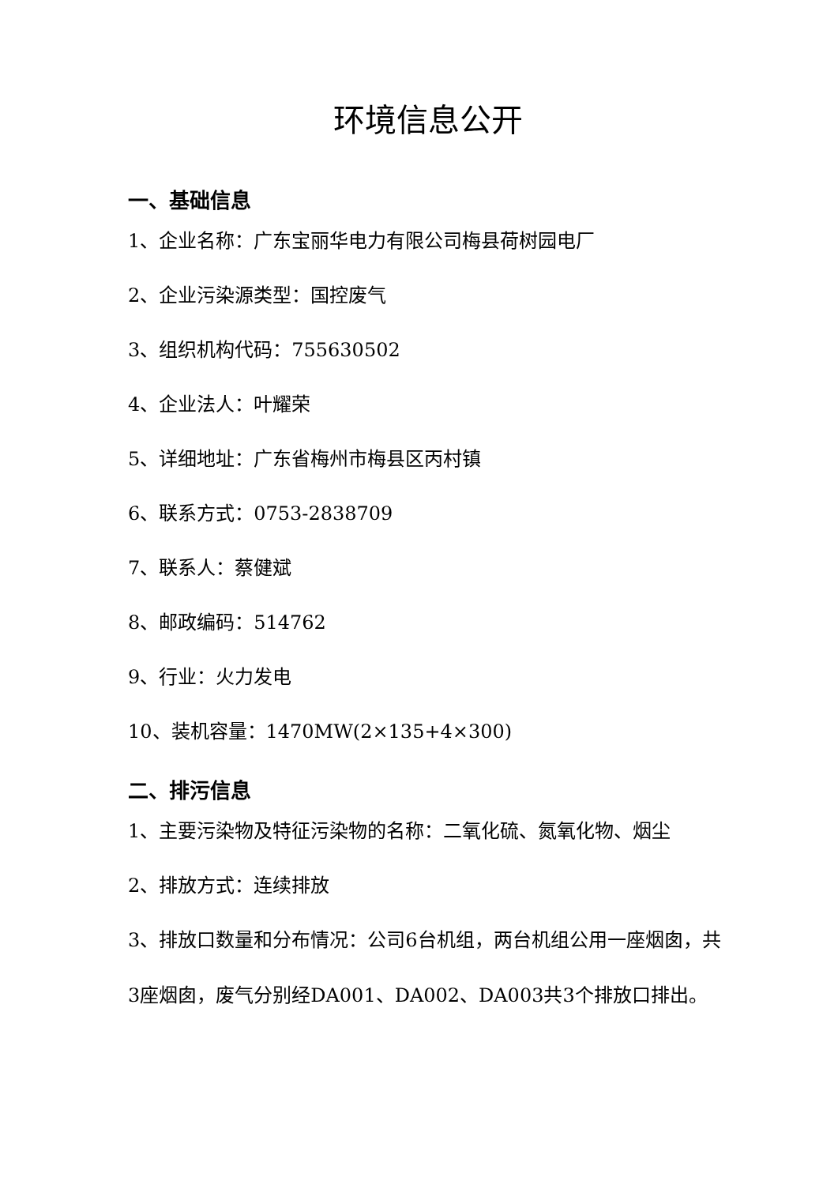环境信息公开
一、基础信息
1、企业名称：广东宝丽华电力有限公司梅县荷树园电厂
2、企业污染源类型：国控废气
3、组织机构代码：755630502
4、企业法人：叶耀荣
5、详细地址：广东省梅州市梅县区丙村镇
6、联系方式：0753-2838709
7、联系人：蔡健斌
8、邮政编码：514762
9、行业：火力发电
10、装机容量：1470MW(2×135+4×300)
二、排污信息
1、主要污染物及特征污染物的名称：二氧化硫、氮氧化物、烟尘
2、排放方式：连续排放
3、排放口数量和分布情况：公司6台机组，两台机组公用一座烟囱，共3座烟囱，废气分别经DA001、DA002、DA003共3个排放口排出。